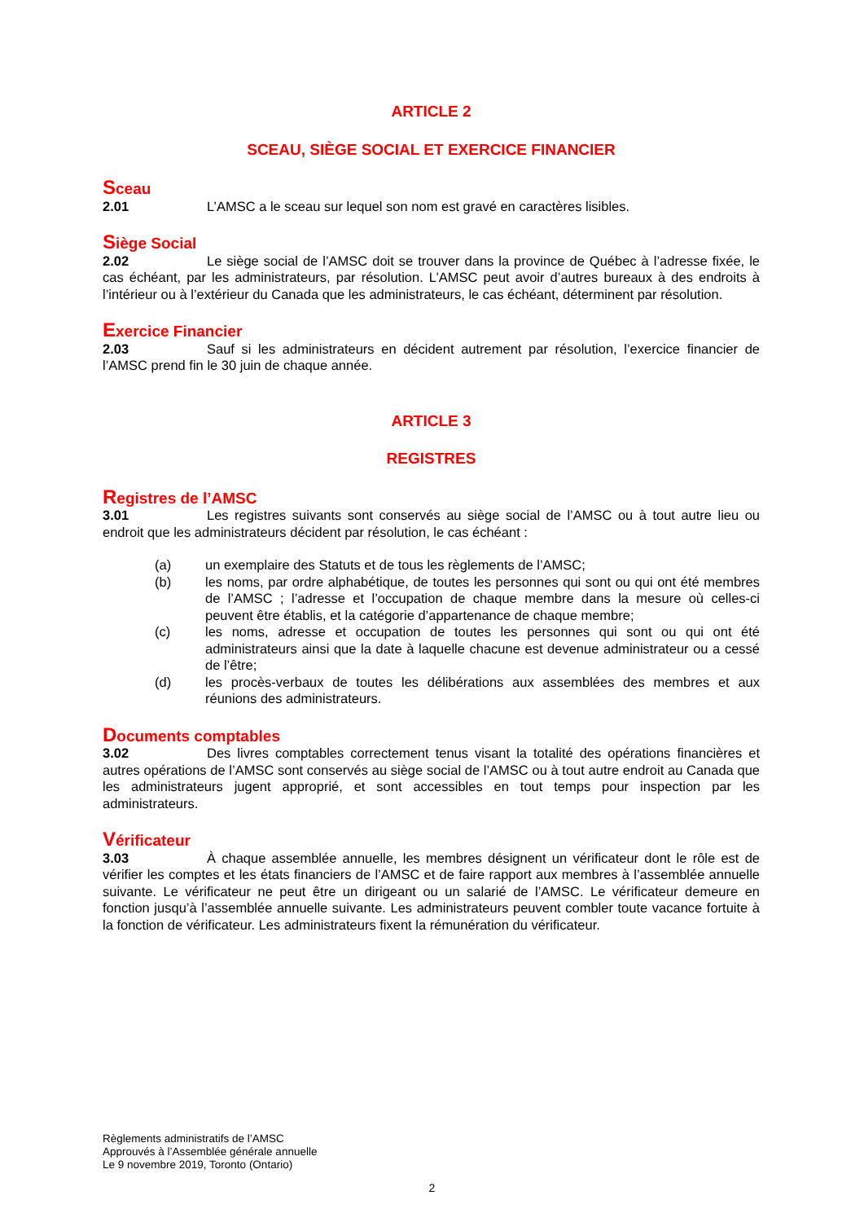ARTICLE 2
SCEAU, SIÈGE SOCIAL ET EXERCICE FINANCIER
Sceau
2.01 L’AMSC a le sceau sur lequel son nom est gravé en caractères lisibles.
Siège Social
2.02 Le siège social de l’AMSC doit se trouver dans la province de Québec à l’adresse fixée, le cas échéant, par les administrateurs, par résolution. L’AMSC peut avoir d’autres bureaux à des endroits à l’intérieur ou à l’extérieur du Canada que les administrateurs, le cas échéant, déterminent par résolution.
Exercice Financier
2.03 Sauf si les administrateurs en décident autrement par résolution, l’exercice financier de l’AMSC prend fin le 30 juin de chaque année.
ARTICLE 3
REGISTRES
Registres de l’AMSC
3.01 Les registres suivants sont conservés au siège social de l’AMSC ou à tout autre lieu ou endroit que les administrateurs décident par résolution, le cas échéant :
(a) un exemplaire des Statuts et de tous les règlements de l’AMSC;
(b) les noms, par ordre alphabétique, de toutes les personnes qui sont ou qui ont été membres de l’AMSC ; l’adresse et l’occupation de chaque membre dans la mesure où celles-ci peuvent être établis, et la catégorie d’appartenance de chaque membre;
(c) les noms, adresse et occupation de toutes les personnes qui sont ou qui ont été administrateurs ainsi que la date à laquelle chacune est devenue administrateur ou a cessé de l’être;
(d) les procès-verbaux de toutes les délibérations aux assemblées des membres et aux réunions des administrateurs.
Documents comptables
3.02 Des livres comptables correctement tenus visant la totalité des opérations financières et autres opérations de l’AMSC sont conservés au siège social de l’AMSC ou à tout autre endroit au Canada que les administrateurs jugent approprié, et sont accessibles en tout temps pour inspection par les administrateurs.
Vérificateur
3.03 À chaque assemblée annuelle, les membres désignent un vérificateur dont le rôle est de vérifier les comptes et les états financiers de l’AMSC et de faire rapport aux membres à l’assemblée annuelle suivante. Le vérificateur ne peut être un dirigeant ou un salarié de l’AMSC. Le vérificateur demeure en fonction jusqu’à l’assemblée annuelle suivante. Les administrateurs peuvent combler toute vacance fortuite à la fonction de vérificateur. Les administrateurs fixent la rémunération du vérificateur.
Règlements administratifs de l’AMSC
Approuvés à l’Assemblée générale annuelle
Le 9 novembre 2019, Toronto (Ontario)
2